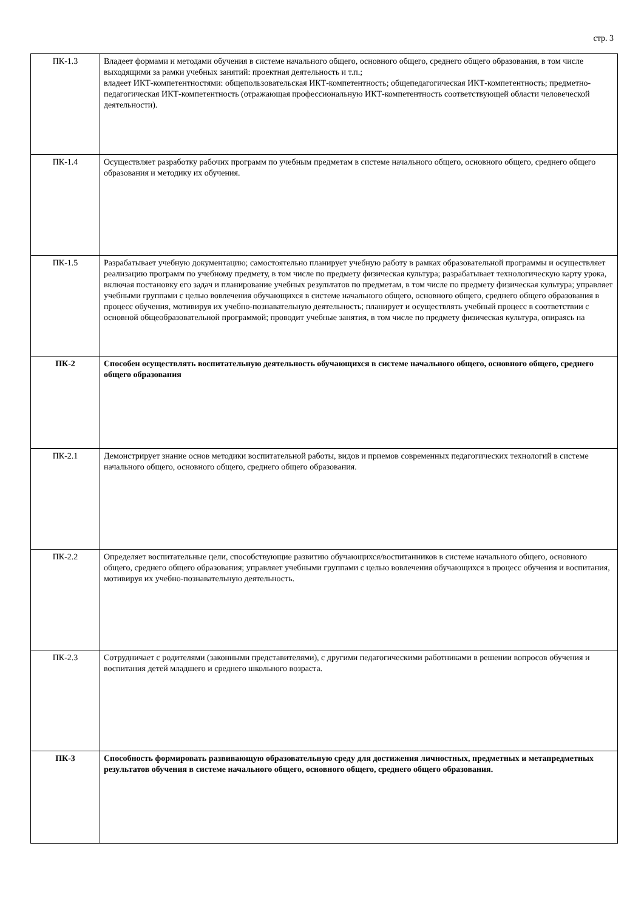стр. 3
| ПК-1.3 | Владеет формами и методами обучения в системе начального общего, основного общего, среднего общего образования, в том числе выходящими за рамки учебных занятий: проектная деятельность и т.п.; владеет ИКТ-компетентностями: общепользовательская ИКТ-компетентность; общепедагогическая ИКТ-компетентность; предметно-педагогическая ИКТ-компетентность (отражающая профессиональную ИКТ-компетентность соответствующей области человеческой деятельности). |
| ПК-1.4 | Осуществляет разработку рабочих программ по учебным предметам в системе начального общего, основного общего, среднего общего образования и методику их обучения. |
| ПК-1.5 | Разрабатывает учебную документацию; самостоятельно планирует учебную работу в рамках образовательной программы и осуществляет реализацию программ по учебному предмету, в том числе по предмету физическая культура; разрабатывает технологическую карту урока, включая постановку его задач и планирование учебных результатов по предметам, в том числе по предмету физическая культура; управляет учебными группами с целью вовлечения обучающихся в системе начального общего, основного общего, среднего общего образования в процесс обучения, мотивируя их учебно-познавательную деятельность; планирует и осуществлять учебный процесс в соответствии с основной общеобразовательной программой; проводит учебные занятия, в том числе по предмету физическая культура, опираясь на |
| ПК-2 | Способен осуществлять воспитательную деятельность обучающихся в системе начального общего, основного общего, среднего общего образования |
| ПК-2.1 | Демонстрирует знание основ методики воспитательной работы, видов и приемов современных педагогических технологий в системе начального общего, основного общего, среднего общего образования. |
| ПК-2.2 | Определяет воспитательные цели, способствующие развитию обучающихся/воспитанников в системе начального общего, основного общего, среднего общего образования; управляет учебными группами с целью вовлечения обучающихся в процесс обучения и воспитания, мотивируя их учебно-познавательную деятельность. |
| ПК-2.3 | Сотрудничает с родителями (законными представителями), с другими педагогическими работниками в решении вопросов обучения и воспитания детей младшего и среднего школьного возраста. |
| ПК-3 | Способность формировать развивающую образовательную среду для достижения личностных, предметных и метапредметных результатов обучения в системе начального общего, основного общего, среднего общего образования. |